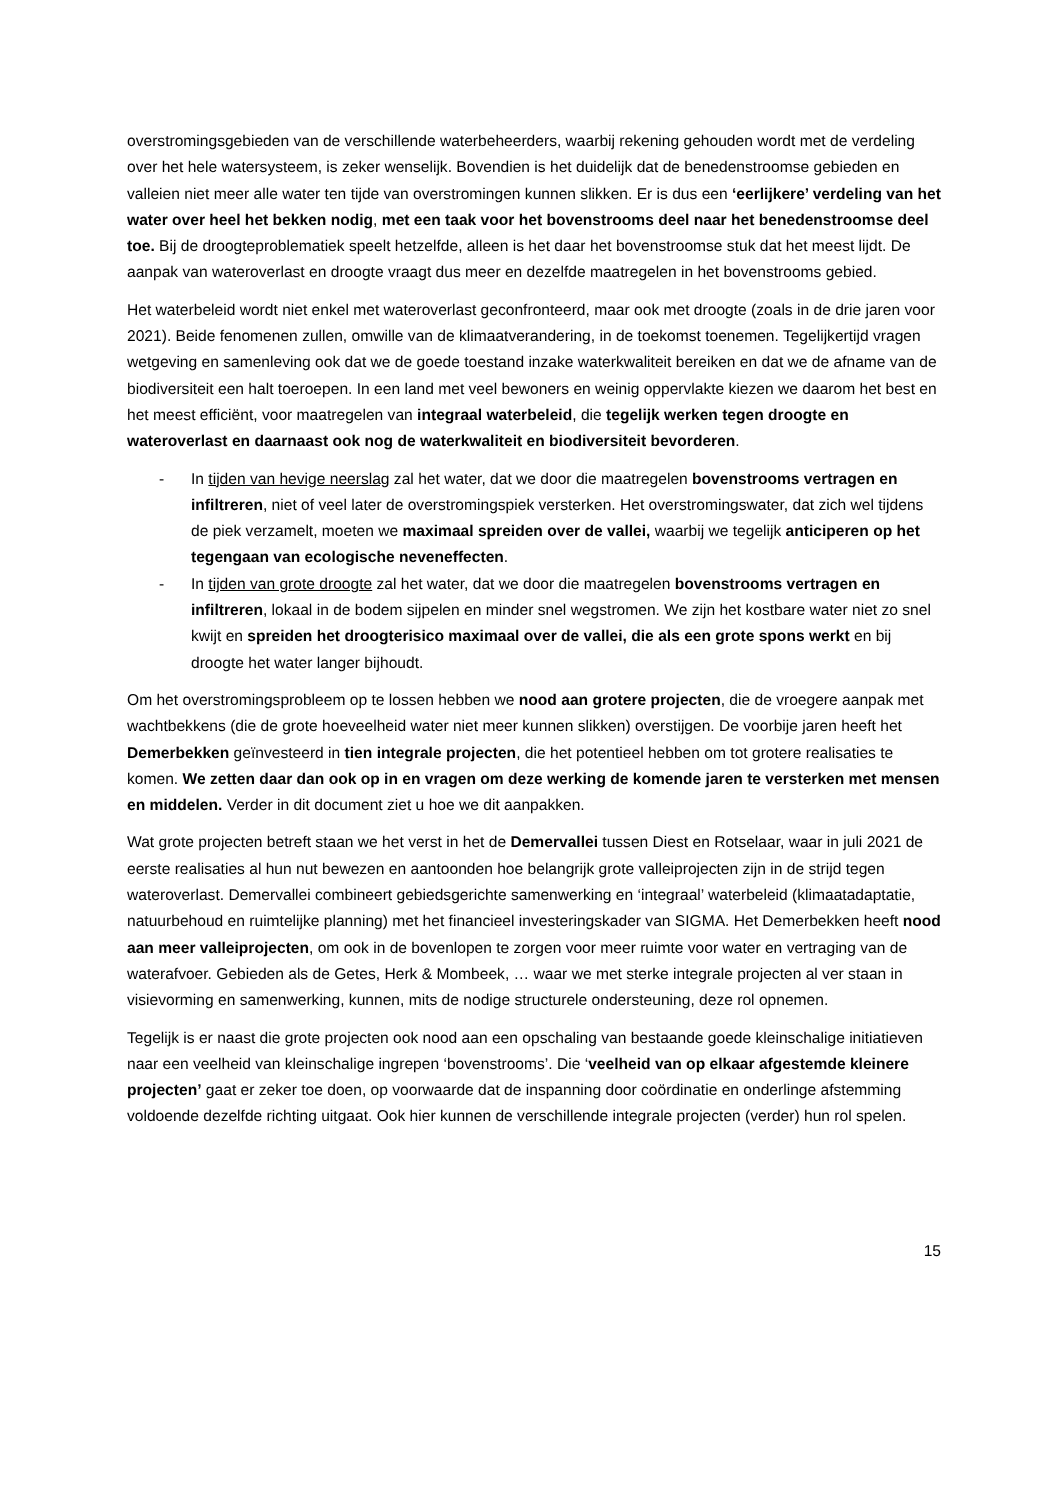overstromingsgebieden van de verschillende waterbeheerders, waarbij rekening gehouden wordt met de verdeling over het hele watersysteem, is zeker wenselijk. Bovendien is het duidelijk dat de benedenstroomse gebieden en valleien niet meer alle water ten tijde van overstromingen kunnen slikken. Er is dus een ‘eerlijkere’ verdeling van het water over heel het bekken nodig, met een taak voor het bovenstrooms deel naar het benedenstroomse deel toe. Bij de droogteproblematiek speelt hetzelfde, alleen is het daar het bovenstroomse stuk dat het meest lijdt. De aanpak van wateroverlast en droogte vraagt dus meer en dezelfde maatregelen in het bovenstrooms gebied.
Het waterbeleid wordt niet enkel met wateroverlast geconfronteerd, maar ook met droogte (zoals in de drie jaren voor 2021). Beide fenomenen zullen, omwille van de klimaatverandering, in de toekomst toenemen. Tegelijkertijd vragen wetgeving en samenleving ook dat we de goede toestand inzake waterkwaliteit bereiken en dat we de afname van de biodiversiteit een halt toeroepen. In een land met veel bewoners en weinig oppervlakte kiezen we daarom het best en het meest efficiënt, voor maatregelen van integraal waterbeleid, die tegelijk werken tegen droogte en wateroverlast en daarnaast ook nog de waterkwaliteit en biodiversiteit bevorderen.
- In tijden van hevige neerslag zal het water, dat we door die maatregelen bovenstrooms vertragen en infiltreren, niet of veel later de overstromingspiek versterken. Het overstromingswater, dat zich wel tijdens de piek verzamelt, moeten we maximaal spreiden over de vallei, waarbij we tegelijk anticiperen op het tegengaan van ecologische neveneffecten.
- In tijden van grote droogte zal het water, dat we door die maatregelen bovenstrooms vertragen en infiltreren, lokaal in de bodem sijpelen en minder snel wegstromen. We zijn het kostbare water niet zo snel kwijt en spreiden het droogterisico maximaal over de vallei, die als een grote spons werkt en bij droogte het water langer bijhoudt.
Om het overstromingsprobleem op te lossen hebben we nood aan grotere projecten, die de vroegere aanpak met wachtbekkens (die de grote hoeveelheid water niet meer kunnen slikken) overstijgen. De voorbije jaren heeft het Demerbekken geïnvesteerd in tien integrale projecten, die het potentieel hebben om tot grotere realisaties te komen. We zetten daar dan ook op in en vragen om deze werking de komende jaren te versterken met mensen en middelen. Verder in dit document ziet u hoe we dit aanpakken.
Wat grote projecten betreft staan we het verst in het de Demervallei tussen Diest en Rotselaar, waar in juli 2021 de eerste realisaties al hun nut bewezen en aantoonden hoe belangrijk grote valleiprojecten zijn in de strijd tegen wateroverlast. Demervallei combineert gebiedsgerichte samenwerking en ‘integraal’ waterbeleid (klimaatadaptatie, natuurbehoud en ruimtelijke planning) met het financieel investeringskader van SIGMA. Het Demerbekken heeft nood aan meer valleiprojecten, om ook in de bovenlopen te zorgen voor meer ruimte voor water en vertraging van de waterafvoer. Gebieden als de Getes, Herk & Mombeek, … waar we met sterke integrale projecten al ver staan in visievorming en samenwerking, kunnen, mits de nodige structurele ondersteuning, deze rol opnemen.
Tegelijk is er naast die grote projecten ook nood aan een opschaling van bestaande goede kleinschalige initiatieven naar een veelheid van kleinschalige ingrepen ‘bovenstrooms’. Die ‘veelheid van op elkaar afgestemde kleinere projecten’ gaat er zeker toe doen, op voorwaarde dat de inspanning door coördinatie en onderlinge afstemming voldoende dezelfde richting uitgaat. Ook hier kunnen de verschillende integrale projecten (verder) hun rol spelen.
15